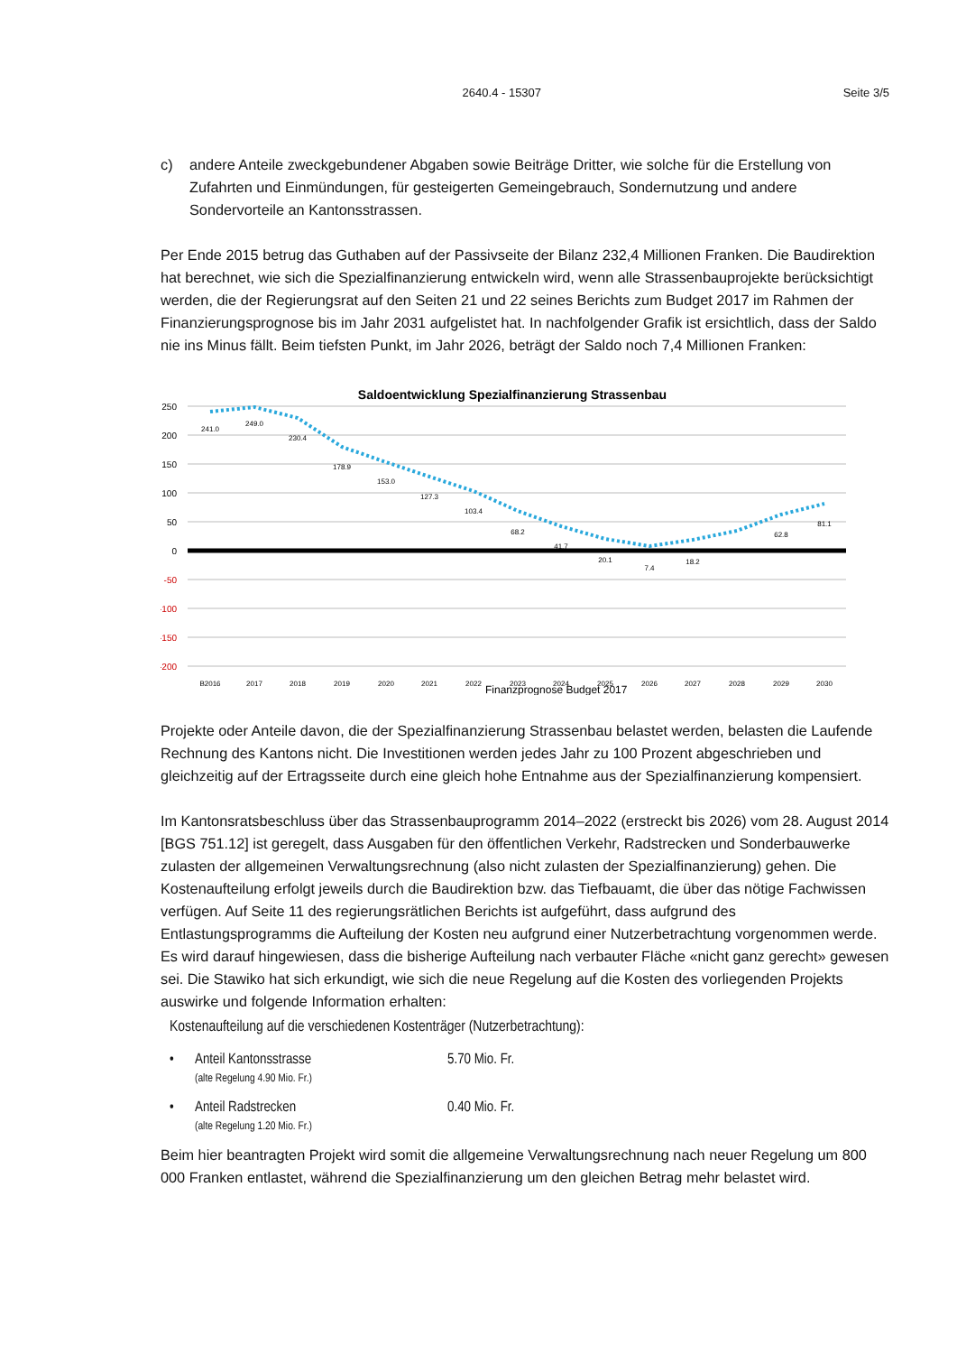2640.4 - 15307 Seite 3/5
c) andere Anteile zweckgebundener Abgaben sowie Beiträge Dritter, wie solche für die Erstellung von Zufahrten und Einmündungen, für gesteigerten Gemeingebrauch, Sondernutzung und andere Sondervorteile an Kantonsstrassen.
Per Ende 2015 betrug das Guthaben auf der Passivseite der Bilanz 232,4 Millionen Franken. Die Baudirektion hat berechnet, wie sich die Spezialfinanzierung entwickeln wird, wenn alle Strassenbauprojekte berücksichtigt werden, die der Regierungsrat auf den Seiten 21 und 22 seines Berichts zum Budget 2017 im Rahmen der Finanzierungsprognose bis im Jahr 2031 aufgelistet hat. In nachfolgender Grafik ist ersichtlich, dass der Saldo nie ins Minus fällt. Beim tiefsten Punkt, im Jahr 2026, beträgt der Saldo noch 7,4 Millionen Franken:
Saldoentwicklung Spezialfinanzierung Strassenbau
250
200
150
100
50
0
-50
-100
-150
-200
241.0
249.0
230.4
178.9
153.0
127.3
103.4
68.2
41.7
20.1
7.4
18.2
81.1
62.8
B2016
2017
2018
2019
2020
2021
2022
2023
2024
2025
2026
2027
2028
2029
2030
Finanzprognose Budget 2017
Projekte oder Anteile davon, die der Spezialfinanzierung Strassenbau belastet werden, belasten die Laufende Rechnung des Kantons nicht. Die Investitionen werden jedes Jahr zu 100 Prozent abgeschrieben und gleichzeitig auf der Ertragsseite durch eine gleich hohe Entnahme aus der Spezialfinanzierung kompensiert.
Im Kantonsratsbeschluss über das Strassenbauprogramm 2014–2022 (erstreckt bis 2026) vom 28. August 2014 [BGS 751.12] ist geregelt, dass Ausgaben für den öffentlichen Verkehr, Radstrecken und Sonderbauwerke zulasten der allgemeinen Verwaltungsrechnung (also nicht zulasten der Spezialfinanzierung) gehen. Die Kostenaufteilung erfolgt jeweils durch die Baudirektion bzw. das Tiefbauamt, die über das nötige Fachwissen verfügen. Auf Seite 11 des regierungsrätlichen Berichts ist aufgeführt, dass aufgrund des Entlastungsprogramms die Aufteilung der Kosten neu aufgrund einer Nutzerbetrachtung vorgenommen werde. Es wird darauf hingewiesen, dass die bisherige Aufteilung nach verbauter Fläche «nicht ganz gerecht» gewesen sei. Die Stawiko hat sich erkundigt, wie sich die neue Regelung auf die Kosten des vorliegenden Projekts auswirke und folgende Information erhalten:
Kostenaufteilung auf die verschiedenen Kostenträger (Nutzerbetrachtung):
• Anteil Kantonsstrasse
(alte Regelung 4.90 Mio. Fr.) 5.70 Mio. Fr.
• Anteil Radstrecken
(alte Regelung 1.20 Mio. Fr.) 0.40 Mio. Fr.
Beim hier beantragten Projekt wird somit die allgemeine Verwaltungsrechnung nach neuer Regelung um 800 000 Franken entlastet, während die Spezialfinanzierung um den gleichen Betrag mehr belastet wird.